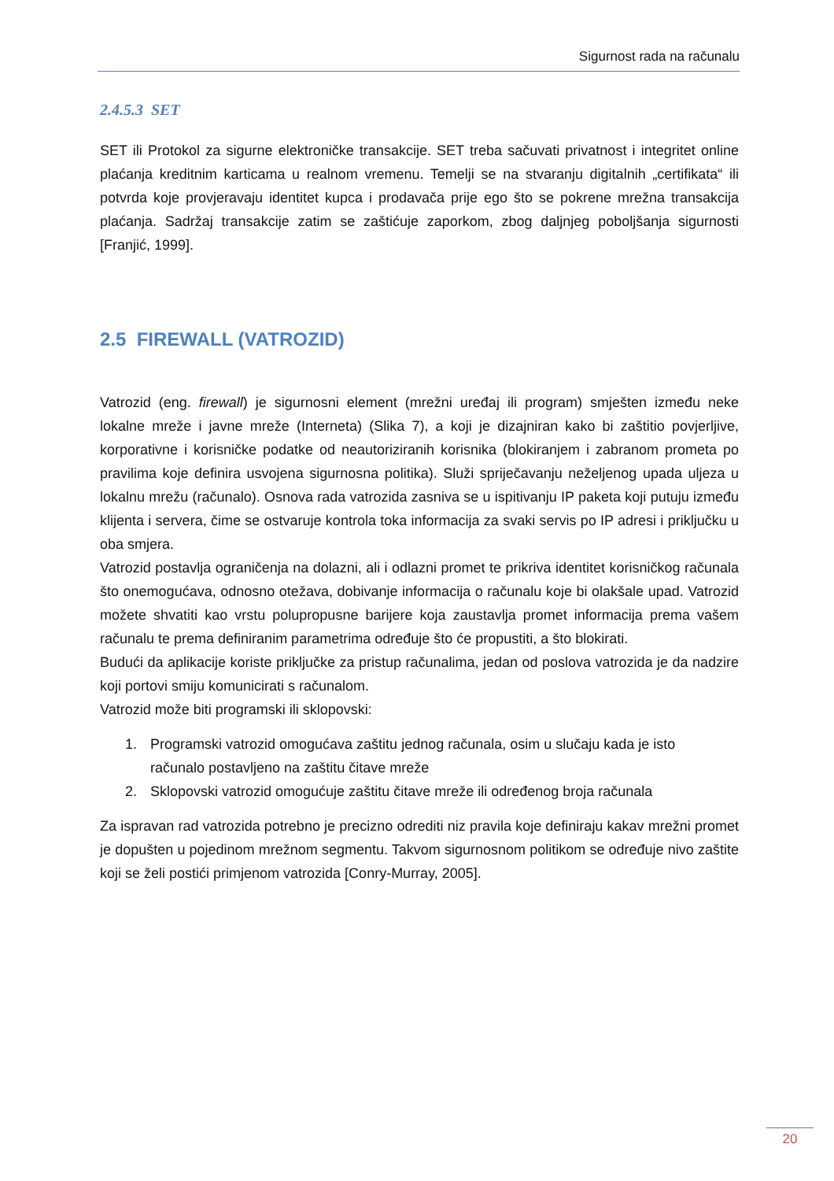Sigurnost rada na računalu
2.4.5.3 SET
SET ili Protokol za sigurne elektroničke transakcije. SET treba sačuvati privatnost i integritet online plaćanja kreditnim karticama u realnom vremenu. Temelji se na stvaranju digitalnih „certifikata“ ili potvrda koje provjeravaju identitet kupca i prodavača prije ego što se pokrene mrežna transakcija plaćanja. Sadržaj transakcije zatim se zaštićuje zaporkom, zbog daljnjeg poboljšanja sigurnosti [Franjić, 1999].
2.5 FIREWALL (VATROZID)
Vatrozid (eng. firewall) je sigurnosni element (mrežni uređaj ili program) smješten između neke lokalne mreže i javne mreže (Interneta) (Slika 7), a koji je dizajniran kako bi zaštitio povjerljive, korporativne i korisničke podatke od neautoriziranih korisnika (blokiranjem i zabranom prometa po pravilima koje definira usvojena sigurnosna politika). Služi spriječavanju neželjenog upada uljeza u lokalnu mrežu (računalo). Osnova rada vatrozida zasniva se u ispitivanju IP paketa koji putuju između klijenta i servera, čime se ostvaruje kontrola toka informacija za svaki servis po IP adresi i priključku u oba smjera.
Vatrozid postavlja ograničenja na dolazni, ali i odlazni promet te prikriva identitet korisničkog računala što onemogućava, odnosno otežava, dobivanje informacija o računalu koje bi olakšale upad. Vatrozid možete shvatiti kao vrstu polupropusne barijere koja zaustavlja promet informacija prema vašem računalu te prema definiranim parametrima određuje što će propustiti, a što blokirati.
Budući da aplikacije koriste priključke za pristup računalima, jedan od poslova vatrozida je da nadzire koji portovi smiju komunicirati s računalom.
Vatrozid može biti programski ili sklopovski:
1. Programski vatrozid omogućava zaštitu jednog računala, osim u slučaju kada je isto
računalo postavljeno na zaštitu čitave mreže
2. Sklopovski vatrozid omogućuje zaštitu čitave mreže ili određenog broja računala
Za ispravan rad vatrozida potrebno je precizno odrediti niz pravila koje definiraju kakav mrežni promet je dopušten u pojedinom mrežnom segmentu. Takvom sigurnosnom politikom se određuje nivo zaštite koji se želi postići primjenom vatrozida [Conry-Murray, 2005].
20